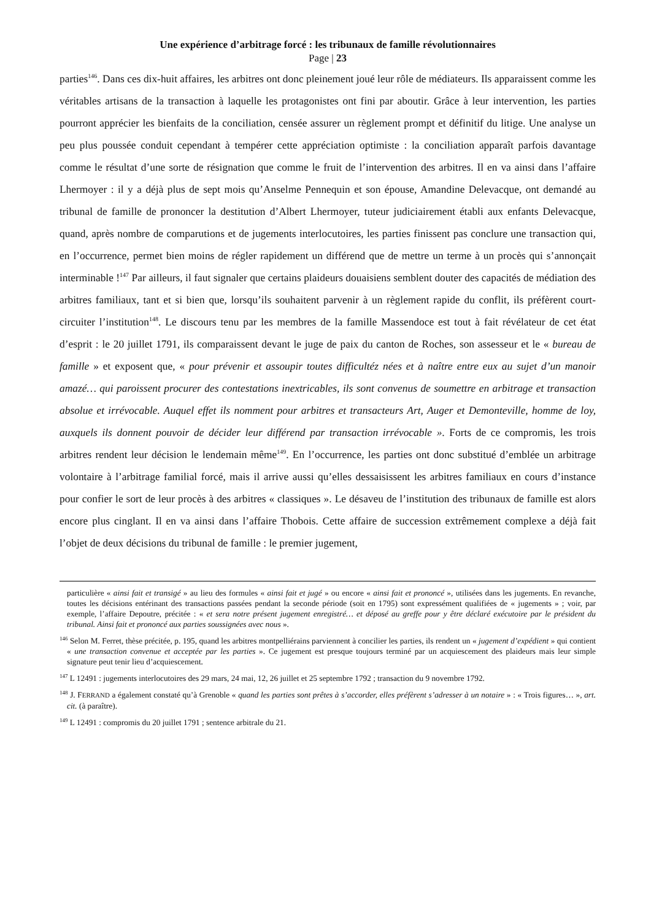Une expérience d’arbitrage forcé : les tribunaux de famille révolutionnaires
Page | 23
parties<sup>146</sup>. Dans ces dix-huit affaires, les arbitres ont donc pleinement joué leur rôle de médiateurs. Ils apparaissent comme les véritables artisans de la transaction à laquelle les protagonistes ont fini par aboutir. Grâce à leur intervention, les parties pourront apprécier les bienfaits de la conciliation, censée assurer un règlement prompt et définitif du litige. Une analyse un peu plus poussée conduit cependant à tempérer cette appréciation optimiste : la conciliation apparaît parfois davantage comme le résultat d’une sorte de résignation que comme le fruit de l’intervention des arbitres. Il en va ainsi dans l’affaire Lhermoyer : il y a déjà plus de sept mois qu’Anselme Pennequin et son épouse, Amandine Delevacque, ont demandé au tribunal de famille de prononcer la destitution d’Albert Lhermoyer, tuteur judiciairement établi aux enfants Delevacque, quand, après nombre de comparutions et de jugements interlocutoires, les parties finissent pas conclure une transaction qui, en l’occurrence, permet bien moins de régler rapidement un différend que de mettre un terme à un procès qui s’annonçait interminable !<sup>147</sup> Par ailleurs, il faut signaler que certains plaideurs douaisiens semblent douter des capacités de médiation des arbitres familiaux, tant et si bien que, lorsqu’ils souhaitent parvenir à un règlement rapide du conflit, ils préfèrent court-circuiter l’institution<sup>148</sup>. Le discours tenu par les membres de la famille Massendoce est tout à fait révélateur de cet état d’esprit : le 20 juillet 1791, ils comparaissent devant le juge de paix du canton de Roches, son assesseur et le « bureau de famille » et exposent que, « pour prévenir et assoupir toutes difficultéz nées et à naître entre eux au sujet d’un manoir amazé… qui paroissent procurer des contestations inextricables, ils sont convenus de soumettre en arbitrage et transaction absolue et irrévocable. Auquel effet ils nomment pour arbitres et transacteurs Art, Auger et Demonteville, homme de loy, auxquels ils donnent pouvoir de décider leur différend par transaction irrévocable ». Forts de ce compromis, les trois arbitres rendent leur décision le lendemain même<sup>149</sup>. En l’occurrence, les parties ont donc substitué d’emblée un arbitrage volontaire à l’arbitrage familial forcé, mais il arrive aussi qu’elles dessaisissent les arbitres familiaux en cours d’instance pour confier le sort de leur procès à des arbitres « classiques ». Le désaveu de l’institution des tribunaux de famille est alors encore plus cinglant. Il en va ainsi dans l’affaire Thobois. Cette affaire de succession extrêmement complexe a déjà fait l’objet de deux décisions du tribunal de famille : le premier jugement,
particulière « ainsi fait et transigé » au lieu des formules « ainsi fait et jugé » ou encore « ainsi fait et prononcé », utilisées dans les jugements. En revanche, toutes les décisions entérinant des transactions passées pendant la seconde période (soit en 1795) sont expressément qualifiées de « jugements » ; voir, par exemple, l’affaire Depoutre, précitée : « et sera notre présent jugement enregistré… et déposé au greffe pour y être déclaré exécutoire par le président du tribunal. Ainsi fait et prononcé aux parties soussignées avec nous ».
<sup>146</sup> Selon M. Ferret, thèse précitée, p. 195, quand les arbitres montpelliérains parviennent à concilier les parties, ils rendent un « jugement d’expédient » qui contient « une transaction convenue et acceptée par les parties ». Ce jugement est presque toujours terminé par un acquiescement des plaideurs mais leur simple signature peut tenir lieu d’acquiescement.
<sup>147</sup> L 12491 : jugements interlocutoires des 29 mars, 24 mai, 12, 26 juillet et 25 septembre 1792 ; transaction du 9 novembre 1792.
<sup>148</sup> J. FERRAND a également constaté qu’à Grenoble « quand les parties sont prêtes à s’accorder, elles préfèrent s’adresser à un notaire » : « Trois figures… », art. cit. (à paraître).
<sup>149</sup> L 12491 : compromis du 20 juillet 1791 ; sentence arbitrale du 21.